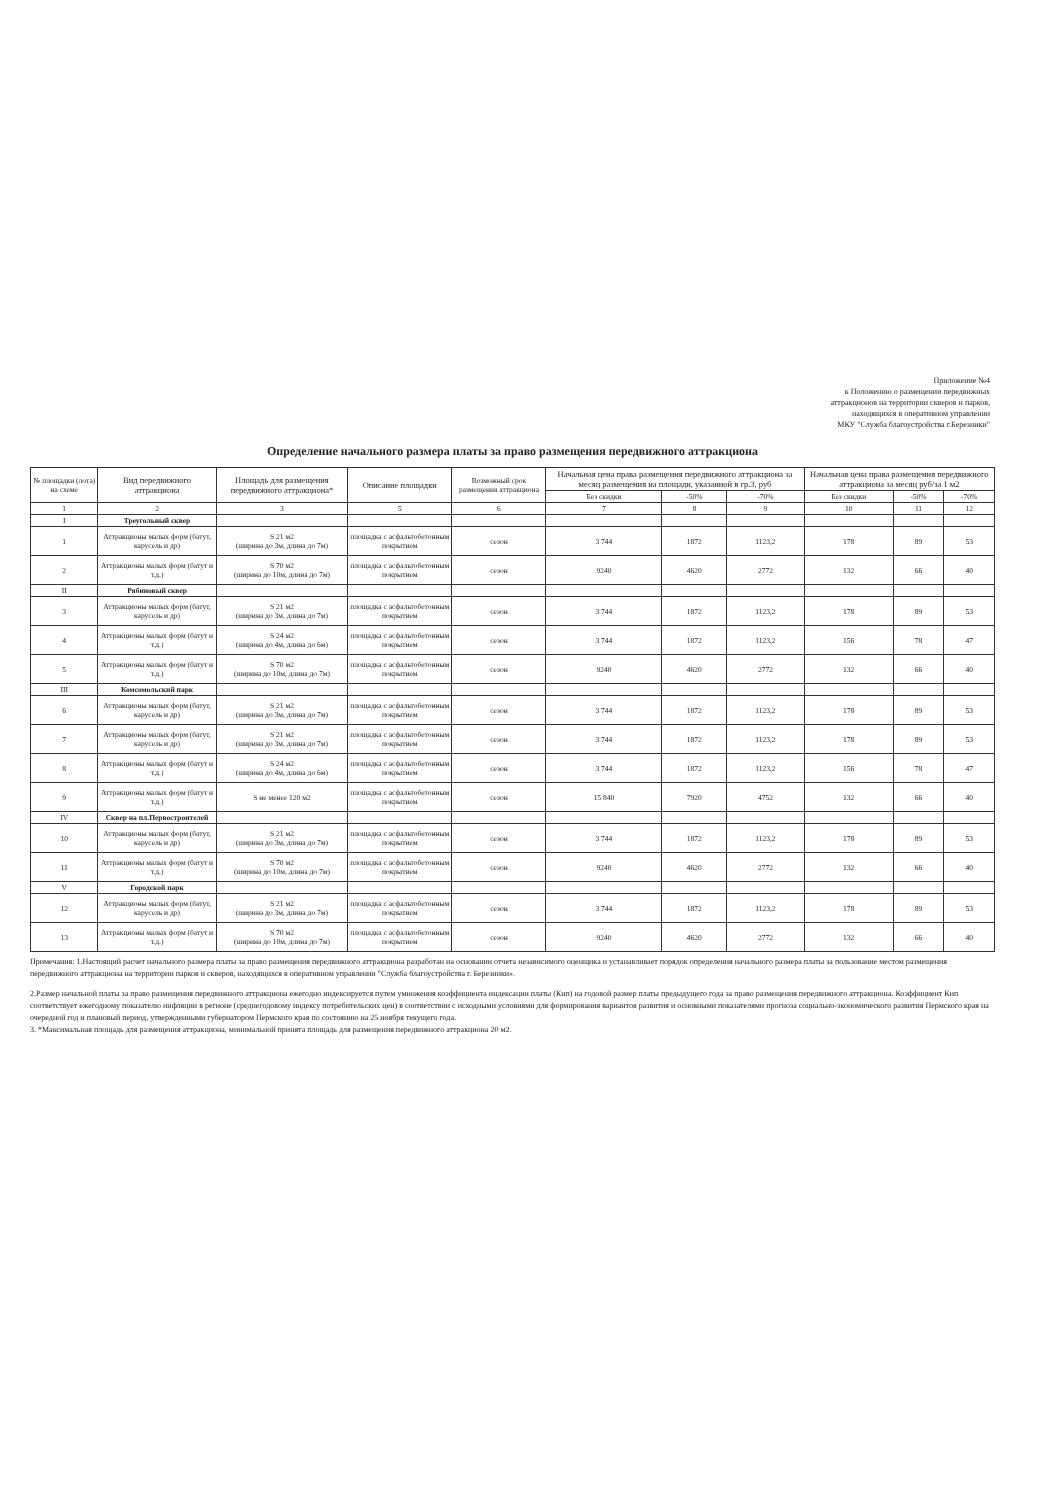Приложение №4
к Положению о размещении передвижных
аттракционов на территории скверов и парков,
находящихся в оперативном управлении
МКУ "Служба благоустройства г.Березники"
Определение начального размера платы за право размещения передвижного аттракциона
| № площадки (лота) на схеме | Вид передвижного аттракциона | Площадь для размещения передвижного аттракциона* | Описание площадки | Возможный срок размещения аттракциона | Начальная цена права размещения передвижного аттракциона за месяц размещения на площади, указанной в гр.3, руб | | | Начальная цена права размещения передвижного аттракциона за месяц руб/за 1 м2 | | |
| --- | --- | --- | --- | --- | --- | --- | --- | --- | --- | --- |
| | | | | | Без скидки | -50% | -70% | Без скидки | -50% | -70% |
| 1 | 2 | 3 | 5 | 6 | 7 | 8 | 9 | 10 | 11 | 12 |
| I | Треугольный сквер | | | | | | | | | |
| 1 | Аттракционы малых форм (батут, карусель и др) | S 21 м2 (ширина до 3м, длина до 7м) | площадка с асфальтобетонным покрытием | сезон | 3 744 | 1872 | 1123,2 | 178 | 89 | 53 |
| 2 | Аттракционы малых форм (батут и т.д.) | S 70 м2 (ширина до 10м, длина до 7м) | площадка с асфальтобетонным покрытием | сезон | 9240 | 4620 | 2772 | 132 | 66 | 40 |
| II | Рябиновый сквер | | | | | | | | | |
| 3 | Аттракционы малых форм (батут, карусель и др) | S 21 м2 (ширина до 3м, длина до 7м) | площадка с асфальтобетонным покрытием | сезон | 3 744 | 1872 | 1123,2 | 178 | 89 | 53 |
| 4 | Аттракционы малых форм (батут и т.д.) | S 24 м2 (ширина до 4м, длина до 6м) | площадка с асфальтобетонным покрытием | сезон | 3 744 | 1872 | 1123,2 | 156 | 78 | 47 |
| 5 | Аттракционы малых форм (батут и т.д.) | S 70 м2 (ширина до 10м, длина до 7м) | площадка с асфальтобетонным покрытием | сезон | 9240 | 4620 | 2772 | 132 | 66 | 40 |
| III | Комсомольский парк | | | | | | | | | |
| 6 | Аттракционы малых форм (батут, карусель и др) | S 21 м2 (ширина до 3м, длина до 7м) | площадка с асфальтобетонным покрытием | сезон | 3 744 | 1872 | 1123,2 | 178 | 89 | 53 |
| 7 | Аттракционы малых форм (батут, карусель и др) | S 21 м2 (ширина до 3м, длина до 7м) | площадка с асфальтобетонным покрытием | сезон | 3 744 | 1872 | 1123,2 | 178 | 89 | 53 |
| 8 | Аттракционы малых форм (батут и т.д.) | S 24 м2 (ширина до 4м, длина до 6м) | площадка с асфальтобетонным покрытием | сезон | 3 744 | 1872 | 1123,2 | 156 | 78 | 47 |
| 9 | Аттракционы малых форм (батут и т.д.) | S не менее 120 м2 | площадка с асфальтобетонным покрытием | сезон | 15 840 | 7920 | 4752 | 132 | 66 | 40 |
| IV | Сквер на пл.Первостроителей | | | | | | | | | |
| 10 | Аттракционы малых форм (батут, карусель и др) | S 21 м2 (ширина до 3м, длина до 7м) | площадка с асфальтобетонным покрытием | сезон | 3 744 | 1872 | 1123,2 | 178 | 89 | 53 |
| 11 | Аттракционы малых форм (батут и т.д.) | S 70 м2 (ширина до 10м, длина до 7м) | площадка с асфальтобетонным покрытием | сезон | 9240 | 4620 | 2772 | 132 | 66 | 40 |
| V | Городской парк | | | | | | | | | |
| 12 | Аттракционы малых форм (батут, карусель и др) | S 21 м2 (ширина до 3м, длина до 7м) | площадка с асфальтобетонным покрытием | сезон | 3 744 | 1872 | 1123,2 | 178 | 89 | 53 |
| 13 | Аттракционы малых форм (батут и т.д.) | S 70 м2 (ширина до 10м, длина до 7м) | площадка с асфальтобетонным покрытием | сезон | 9240 | 4620 | 2772 | 132 | 66 | 40 |
Примечания: 1.Настоящий расчет начального размера платы за право размещения передвижного аттракциона разработан на основании отчета независимого оценщика и устанавливает порядок определения начального размера платы за пользование местом размещения передвижного аттракциона на территории парков и скверов, находящихся в оперативном управлении "Служба благоустройства г. Березники».
2.Размер начальной платы за право размещения передвижного аттракциона ежегодно индексируется путем умножения коэффициента индексации платы (Кип) на годовой размер платы предыдущего года за право размещения передвижного аттракциона. Коэффициент Кип соответствует ежегодному показателю инфляции в регионе (среднегодовому индексу потребительских цен) в соответствии с исходными условиями для формирования вариантов развития и основными показателями прогноза социально-экономического развития Пермского края на очередной год и плановый период, утвержденными губернатором Пермского края по состоянию на 25 ноября текущего года.
3. *Максимальная площадь для размещения аттракциона, минимальной принята площадь для размещения передвижного аттракциона 20 м2.